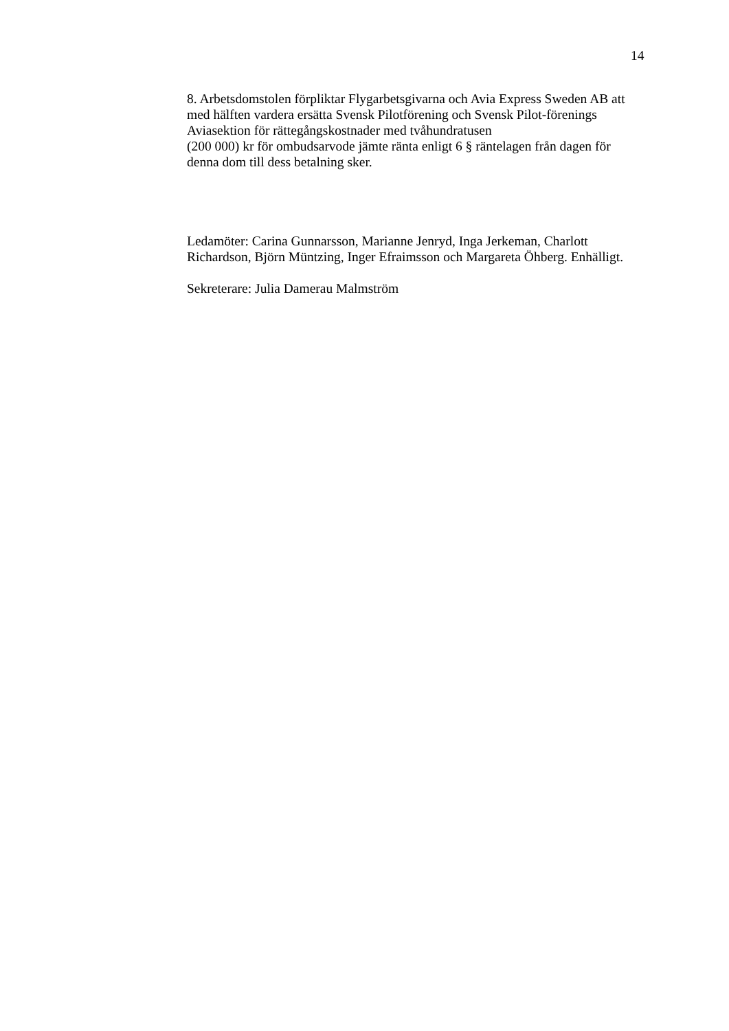14
8. Arbetsdomstolen förpliktar Flygarbetsgivarna och Avia Express Sweden AB att med hälften vardera ersätta Svensk Pilotförening och Svensk Pilot-förenings Aviasektion för rättegångskostnader med tvåhundratusen
(200 000) kr för ombudsarvode jämte ränta enligt 6 § räntelagen från dagen för denna dom till dess betalning sker.
Ledamöter: Carina Gunnarsson, Marianne Jenryd, Inga Jerkeman, Charlott Richardson, Björn Müntzing, Inger Efraimsson och Margareta Öhberg. Enhälligt.
Sekreterare: Julia Damerau Malmström